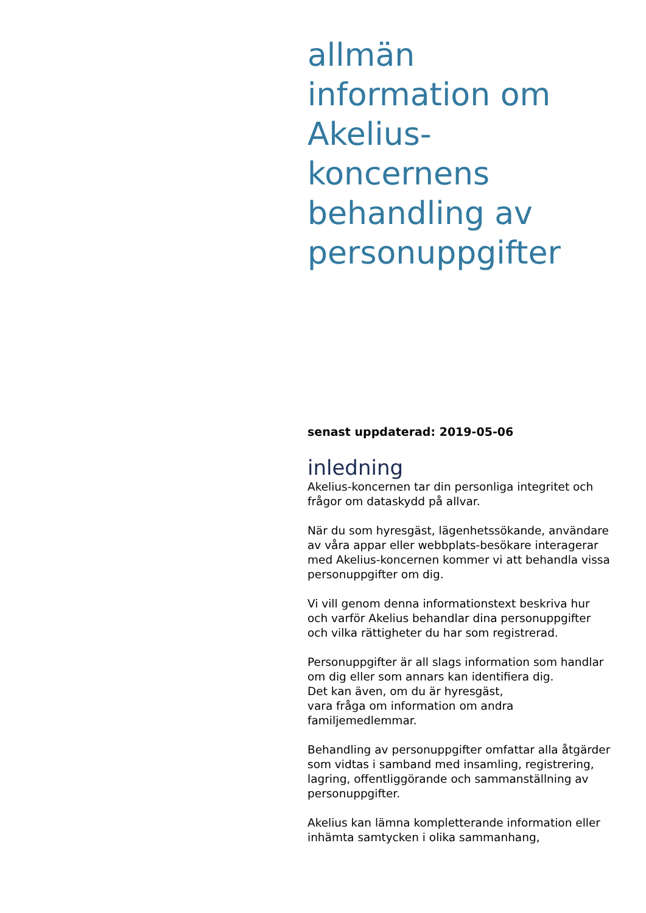allmän
information om
Akelius-
koncernens
behandling av
personuppgifter
senast uppdaterad: 2019-05-06
inledning
Akelius-koncernen tar din personliga integritet och frågor om dataskydd på allvar.
När du som hyresgäst, lägenhetssökande, användare av våra appar eller webbplats-besökare interagerar med Akelius-koncernen kommer vi att behandla vissa personuppgifter om dig.
Vi vill genom denna informationstext beskriva hur och varför Akelius behandlar dina personuppgifter och vilka rättigheter du har som registrerad.
Personuppgifter är all slags information som handlar om dig eller som annars kan identifiera dig.
Det kan även, om du är hyresgäst,
vara fråga om information om andra familjemedlemmar.
Behandling av personuppgifter omfattar alla åtgärder som vidtas i samband med insamling, registrering, lagring, offentliggörande och sammanställning av personuppgifter.
Akelius kan lämna kompletterande information eller inhämta samtycken i olika sammanhang,